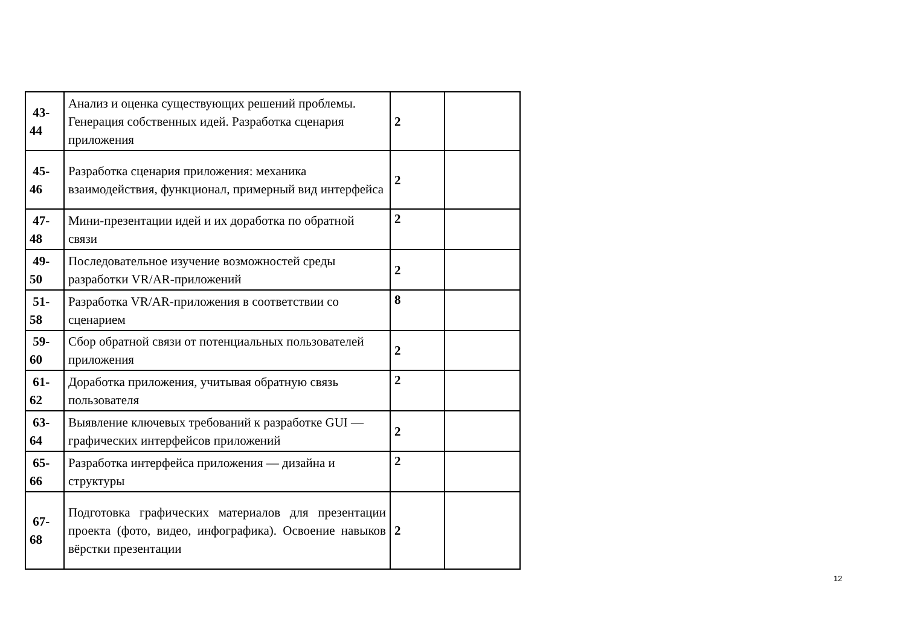| 43- 44 | Анализ и оценка существующих решений проблемы. Генерация собственных идей. Разработка сценария приложения | 2 | |
| 45- 46 | Разработка сценария приложения: механика взаимодействия, функционал, примерный вид интерфейса | 2 | |
| 47- 48 | Мини-презентации идей и их доработка по обратной связи | 2 | |
| 49- 50 | Последовательное изучение возможностей среды разработки VR/AR-приложений | 2 | |
| 51- 58 | Разработка VR/AR-приложения в соответствии со сценарием | 8 | |
| 59- 60 | Сбор обратной связи от потенциальных пользователей приложения | 2 | |
| 61- 62 | Доработка приложения, учитывая обратную связь пользователя | 2 | |
| 63- 64 | Выявление ключевых требований к разработке GUI — графических интерфейсов приложений | 2 | |
| 65- 66 | Разработка интерфейса приложения — дизайна и структуры | 2 | |
| 67- 68 | Подготовка графических материалов для презентации проекта (фото, видео, инфографика). Освоение навыков вёрстки презентации | 2 | |
12